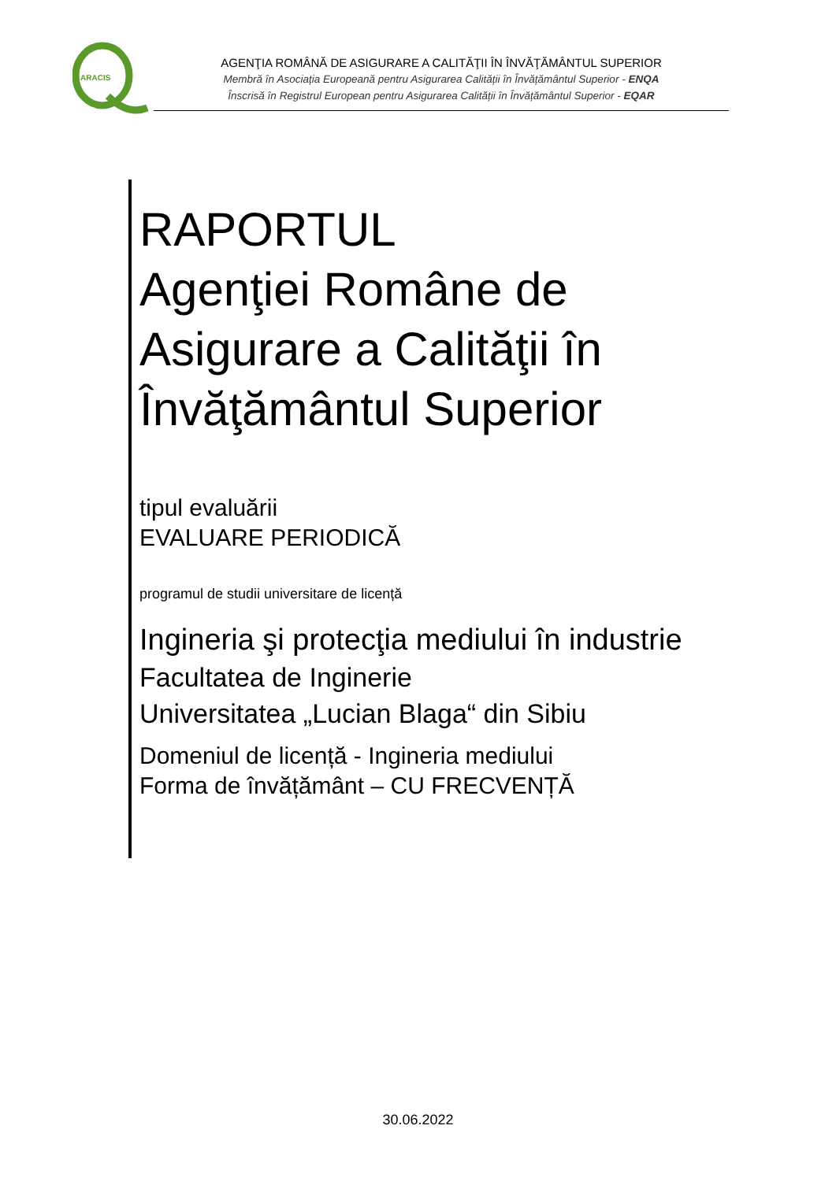ARACIS
AGENŢIA ROMÂNĂ DE ASIGURARE A CALITĂŢII ÎN ÎNVĂŢĂMÂNTUL SUPERIOR
Membră în Asociația Europeană pentru Asigurarea Calității în Învățământul Superior - ENQA
Înscrisă în Registrul European pentru Asigurarea Calității în Învățământul Superior - EQAR
RAPORTUL
Agenţiei Române de Asigurare a Calităţii în Învăţământul Superior
tipul evaluării
EVALUARE PERIODICĂ
programul de studii universitare de licență
Ingineria şi protecţia mediului în industrie
Facultatea de Inginerie
Universitatea „Lucian Blaga“ din Sibiu
Domeniul de licență - Ingineria mediului
Forma de învățământ – CU FRECVENȚĂ
30.06.2022